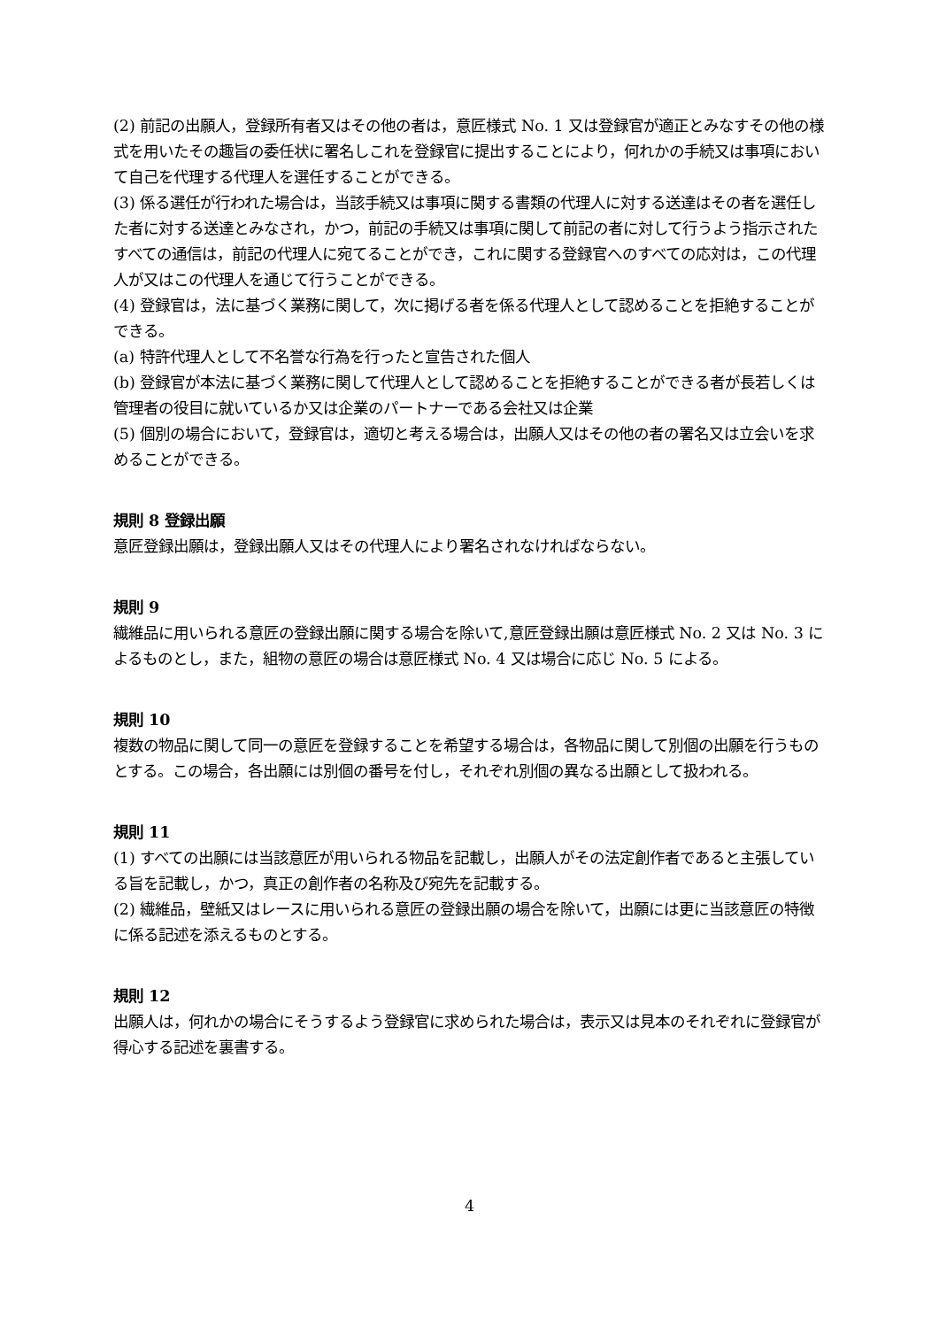(2) 前記の出願人，登録所有者又はその他の者は，意匠様式 No. 1 又は登録官が適正とみなすその他の様式を用いたその趣旨の委任状に署名しこれを登録官に提出することにより，何れかの手続又は事項において自己を代理する代理人を選任することができる。
(3) 係る選任が行われた場合は，当該手続又は事項に関する書類の代理人に対する送達はその者を選任した者に対する送達とみなされ，かつ，前記の手続又は事項に関して前記の者に対して行うよう指示されたすべての通信は，前記の代理人に宛てることができ，これに関する登録官へのすべての応対は，この代理人が又はこの代理人を通じて行うことができる。
(4) 登録官は，法に基づく業務に関して，次に掲げる者を係る代理人として認めることを拒絶することができる。
(a) 特許代理人として不名誉な行為を行ったと宣告された個人
(b) 登録官が本法に基づく業務に関して代理人として認めることを拒絶することができる者が長若しくは管理者の役目に就いているか又は企業のパートナーである会社又は企業
(5) 個別の場合において，登録官は，適切と考える場合は，出願人又はその他の者の署名又は立会いを求めることができる。
規則 8 登録出願
意匠登録出願は，登録出願人又はその代理人により署名されなければならない。
規則 9
繊維品に用いられる意匠の登録出願に関する場合を除いて,意匠登録出願は意匠様式 No. 2 又は No. 3 によるものとし，また，組物の意匠の場合は意匠様式 No. 4 又は場合に応じ No. 5 による。
規則 10
複数の物品に関して同一の意匠を登録することを希望する場合は，各物品に関して別個の出願を行うものとする。この場合，各出願には別個の番号を付し，それぞれ別個の異なる出願として扱われる。
規則 11
(1) すべての出願には当該意匠が用いられる物品を記載し，出願人がその法定創作者であると主張している旨を記載し，かつ，真正の創作者の名称及び宛先を記載する。
(2) 繊維品，壁紙又はレースに用いられる意匠の登録出願の場合を除いて，出願には更に当該意匠の特徴に係る記述を添えるものとする。
規則 12
出願人は，何れかの場合にそうするよう登録官に求められた場合は，表示又は見本のそれぞれに登録官が得心する記述を裏書する。
4